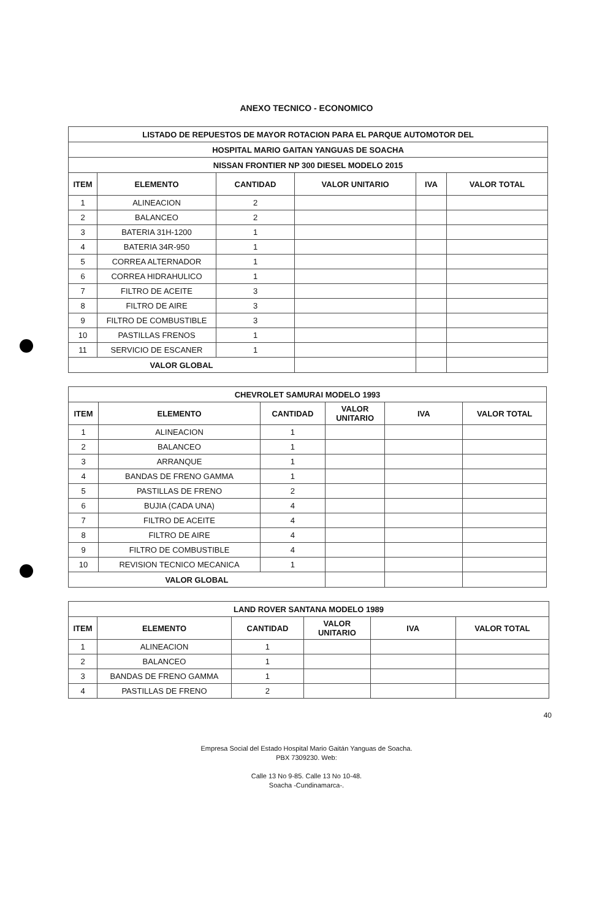ANEXO TECNICO - ECONOMICO
| LISTADO DE REPUESTOS DE MAYOR ROTACION PARA EL PARQUE AUTOMOTOR DEL | | | | | |
| --- | --- | --- | --- | --- | --- |
| HOSPITAL MARIO GAITAN YANGUAS DE SOACHA | | | | | |
| NISSAN FRONTIER NP 300 DIESEL MODELO 2015 | | | | | |
| ITEM | ELEMENTO | CANTIDAD | VALOR UNITARIO | IVA | VALOR TOTAL |
| 1 | ALINEACION | 2 | | | |
| 2 | BALANCEO | 2 | | | |
| 3 | BATERIA 31H-1200 | 1 | | | |
| 4 | BATERIA 34R-950 | 1 | | | |
| 5 | CORREA ALTERNADOR | 1 | | | |
| 6 | CORREA HIDRAHULICO | 1 | | | |
| 7 | FILTRO DE ACEITE | 3 | | | |
| 8 | FILTRO DE AIRE | 3 | | | |
| 9 | FILTRO DE COMBUSTIBLE | 3 | | | |
| 10 | PASTILLAS FRENOS | 1 | | | |
| 11 | SERVICIO DE ESCANER | 1 | | | |
| VALOR GLOBAL | | | | | |
| CHEVROLET SAMURAI MODELO 1993 | | | | | |
| --- | --- | --- | --- | --- | --- |
| ITEM | ELEMENTO | CANTIDAD | VALOR UNITARIO | IVA | VALOR TOTAL |
| 1 | ALINEACION | 1 | | | |
| 2 | BALANCEO | 1 | | | |
| 3 | ARRANQUE | 1 | | | |
| 4 | BANDAS DE FRENO GAMMA | 1 | | | |
| 5 | PASTILLAS DE FRENO | 2 | | | |
| 6 | BUJIA (CADA UNA) | 4 | | | |
| 7 | FILTRO DE ACEITE | 4 | | | |
| 8 | FILTRO DE AIRE | 4 | | | |
| 9 | FILTRO DE COMBUSTIBLE | 4 | | | |
| 10 | REVISION TECNICO MECANICA | 1 | | | |
| VALOR GLOBAL | | | | | |
| LAND ROVER SANTANA MODELO 1989 | | | | | |
| --- | --- | --- | --- | --- | --- |
| ITEM | ELEMENTO | CANTIDAD | VALOR UNITARIO | IVA | VALOR TOTAL |
| 1 | ALINEACION | 1 | | | |
| 2 | BALANCEO | 1 | | | |
| 3 | BANDAS DE FRENO GAMMA | 1 | | | |
| 4 | PASTILLAS DE FRENO | 2 | | | |
40
Empresa Social del Estado Hospital Mario Gaitán Yanguas de Soacha.
PBX 7309230. Web:
Calle 13 No 9-85. Calle 13 No 10-48.
Soacha -Cundinamarca-.